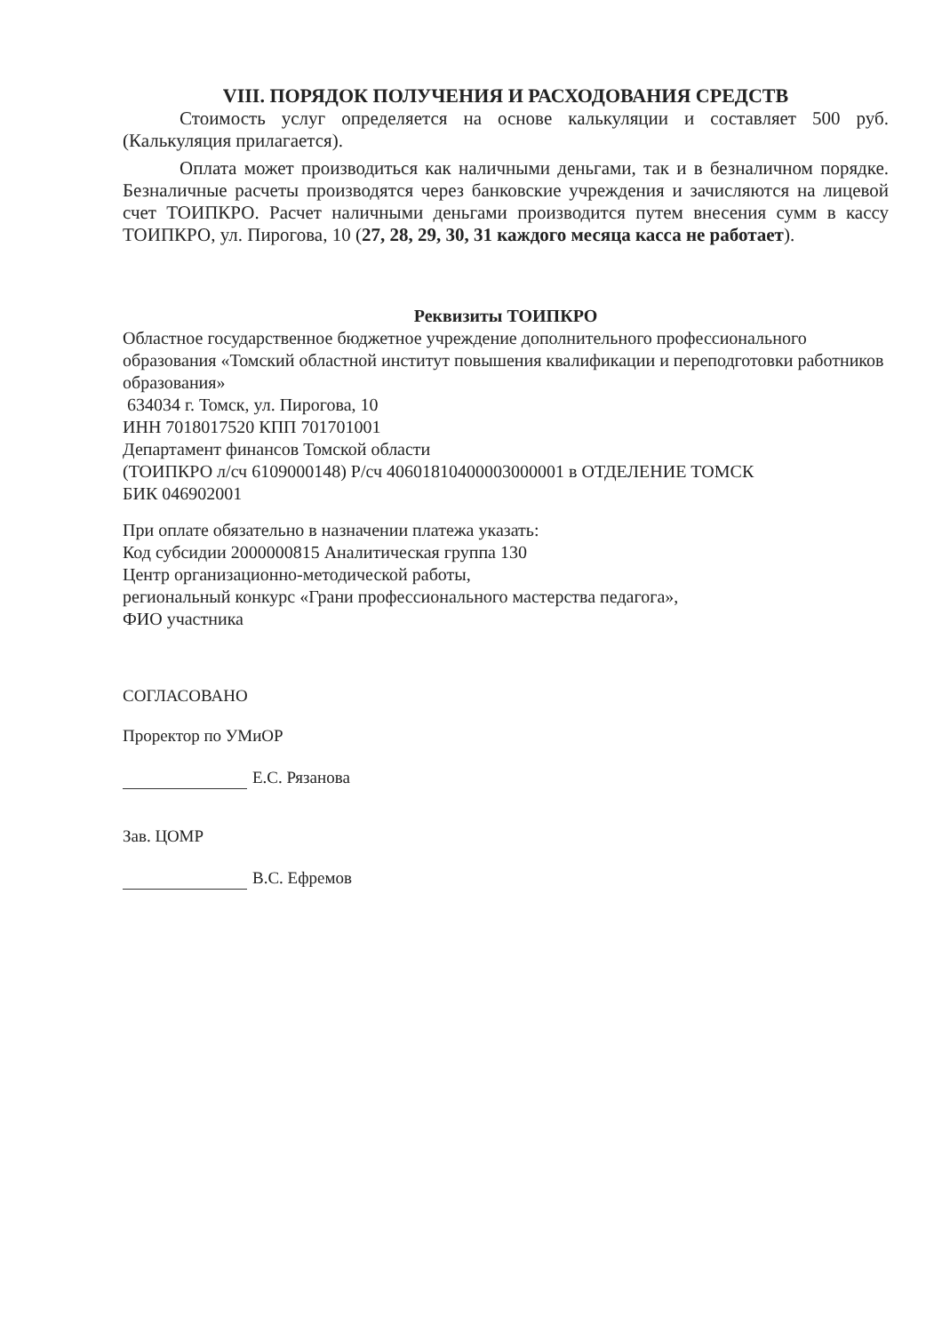VIII. ПОРЯДОК ПОЛУЧЕНИЯ И РАСХОДОВАНИЯ СРЕДСТВ
Стоимость услуг определяется на основе калькуляции и составляет 500 руб. (Калькуляция прилагается).
Оплата может производиться как наличными деньгами, так и в безналичном порядке. Безналичные расчеты производятся через банковские учреждения и зачисляются на лицевой счет ТОИПКРО. Расчет наличными деньгами производится путем внесения сумм в кассу ТОИПКРО, ул. Пирогова, 10 (27, 28, 29, 30, 31 каждого месяца касса не работает).
Реквизиты ТОИПКРО
Областное государственное бюджетное учреждение дополнительного профессионального образования «Томский областной институт повышения квалификации и переподготовки работников образования»
634034 г. Томск, ул. Пирогова, 10
ИНН 7018017520 КПП 701701001
Департамент финансов Томской области
(ТОИПКРО л/сч 6109000148) Р/сч 40601810400003000001 в ОТДЕЛЕНИЕ ТОМСК
БИК 046902001
При оплате обязательно в назначении платежа указать:
Код субсидии 2000000815 Аналитическая группа 130
Центр организационно-методической работы,
региональный конкурс «Грани профессионального мастерства педагога»,
ФИО участника
СОГЛАСОВАНО
Проректор по УМиОР
Е.С. Рязанова
Зав. ЦОМР
В.С. Ефремов